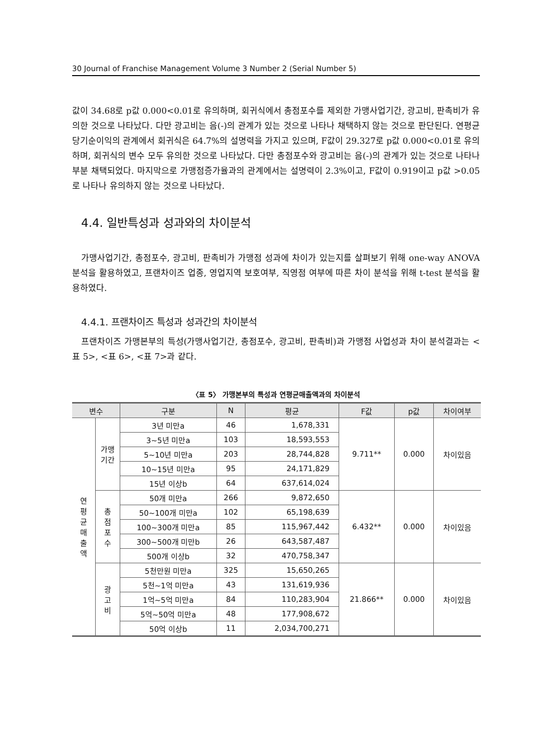30 Journal of Franchise Management Volume 3 Number 2 (Serial Number 5)
값이 34.68로 p값 0.000<0.01로 유의하며, 회귀식에서 총점포수를 제외한 가맹사업기간, 광고비, 판촉비가 유의한 것으로 나타났다. 다만 광고비는 음(-)의 관계가 있는 것으로 나타나 채택하지 않는 것으로 판단된다. 연평균 당기순이익의 관계에서 회귀식은 64.7%의 설명력을 가지고 있으며, F값이 29.327로 p값 0.000<0.01로 유의하며, 회귀식의 변수 모두 유의한 것으로 나타났다. 다만 총점포수와 광고비는 음(-)의 관계가 있는 것으로 나타나 부분 채택되었다. 마지막으로 가맹점증가율과의 관계에서는 설명력이 2.3%이고, F값이 0.919이고 p값 >0.05로 나타나 유의하지 않는 것으로 나타났다.
4.4. 일반특성과 성과와의 차이분석
가맹사업기간, 총점포수, 광고비, 판촉비가 가맹점 성과에 차이가 있는지를 살펴보기 위해 one-way ANOVA 분석을 활용하였고, 프랜차이즈 업종, 영업지역 보호여부, 직영점 여부에 따른 차이 분석을 위해 t-test 분석을 활용하였다.
4.4.1. 프랜차이즈 특성과 성과간의 차이분석
프랜차이즈 가맹본부의 특성(가맹사업기간, 총점포수, 광고비, 판촉비)과 가맹점 사업성과 차이 분석결과는 <표 5>, <표 6>, <표 7>과 같다.
〈표 5〉 가맹본부의 특성과 연평균매출액과의 차이분석
| 변수 | | 구분 | N | 평균 | F값 | p값 | 차이여부 |
| --- | --- | --- | --- | --- | --- | --- | --- |
| 연 평 균 매 출 액 | 가맹 기간 | 3년 미만a | 46 | 1,678,331 | 9.711** | 0.000 | 차이있음 |
| | | 3~5년 미만a | 103 | 18,593,553 | | | |
| | | 5~10년 미만a | 203 | 28,744,828 | | | |
| | | 10~15년 미만a | 95 | 24,171,829 | | | |
| | | 15년 이상b | 64 | 637,614,024 | | | |
| | 총 점 포 수 | 50개 미만a | 266 | 9,872,650 | 6.432** | 0.000 | 차이있음 |
| | | 50~100개 미만a | 102 | 65,198,639 | | | |
| | | 100~300개 미만a | 85 | 115,967,442 | | | |
| | | 300~500개 미만b | 26 | 643,587,487 | | | |
| | | 500개 이상b | 32 | 470,758,347 | | | |
| | 광 고 비 | 5천만원 미만a | 325 | 15,650,265 | 21.866** | 0.000 | 차이있음 |
| | | 5천~1억 미만a | 43 | 131,619,936 | | | |
| | | 1억~5억 미만a | 84 | 110,283,904 | | | |
| | | 5억~50억 미만a | 48 | 177,908,672 | | | |
| | | 50억 이상b | 11 | 2,034,700,271 | | | |